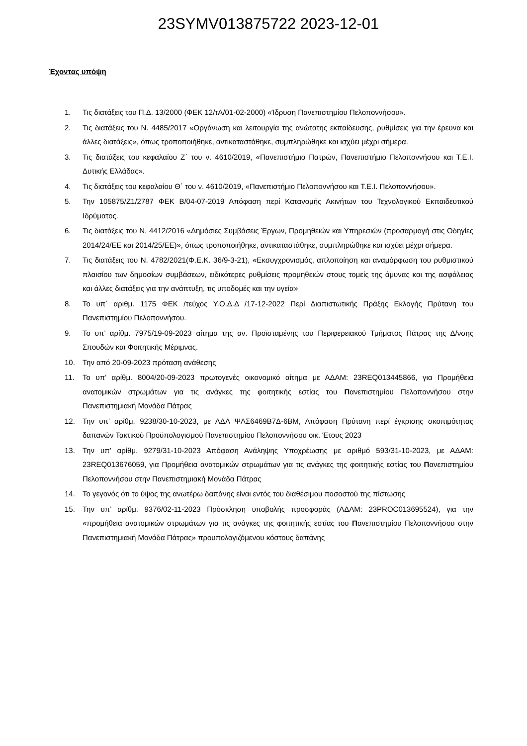23SYMV013875722 2023-12-01
Έχοντας υπόψη
1. Τις διατάξεις του Π.Δ. 13/2000 (ΦΕΚ 12/τΑ/01-02-2000) «Ίδρυση Πανεπιστημίου Πελοποννήσου».
2. Τις διατάξεις του Ν. 4485/2017 «Οργάνωση και λειτουργία της ανώτατης εκπαίδευσης, ρυθμίσεις για την έρευνα και άλλες διατάξεις», όπως τροποποιήθηκε, αντικαταστάθηκε, συμπληρώθηκε και ισχύει μέχρι σήμερα.
3. Τις διατάξεις του κεφαλαίου Ζ΄ του ν. 4610/2019, «Πανεπιστήμιο Πατρών, Πανεπιστήμιο Πελοποννήσου και Τ.Ε.Ι. Δυτικής Ελλάδας».
4. Τις διατάξεις του κεφαλαίου Θ΄ του ν. 4610/2019, «Πανεπιστήμιο Πελοποννήσου και Τ.Ε.Ι. Πελοποννήσου».
5. Την 105875/Ζ1/2787 ΦΕΚ Β/04-07-2019 Απόφαση περί Κατανομής Ακινήτων του Τεχνολογικού Εκπαιδευτικού Ιδρύματος.
6. Τις διατάξεις του Ν. 4412/2016 «Δημόσιες Συμβάσεις Έργων, Προμηθειών και Υπηρεσιών (προσαρμογή στις Οδηγίες 2014/24/ΕΕ και 2014/25/ΕΕ)», όπως τροποποιήθηκε, αντικαταστάθηκε, συμπληρώθηκε και ισχύει μέχρι σήμερα.
7. Τις διατάξεις του Ν. 4782/2021(Φ.Ε.Κ. 36/9-3-21), «Εκσυγχρονισμός, απλοποίηση και αναμόρφωση του ρυθμιστικού πλαισίου των δημοσίων συμβάσεων, ειδικότερες ρυθμίσεις προμηθειών στους τομείς της άμυνας και της ασφάλειας και άλλες διατάξεις για την ανάπτυξη, τις υποδομές και την υγεία»
8. Το υπ΄ αριθμ. 1175 ΦΕΚ /τεύχος Υ.Ο.Δ.Δ /17-12-2022 Περί Διαπιστωτικής Πράξης Εκλογής Πρύτανη του Πανεπιστημίου Πελοποννήσου.
9. Το υπ’ αρίθμ. 7975/19-09-2023 αίτημα της αν. Προϊσταμένης του Περιφερειακού Τμήματος Πάτρας της Δ/νσης Σπουδών και Φοιτητικής Μέριμνας.
10. Την από 20-09-2023 πρόταση ανάθεσης
11. Το υπ’ αρίθμ. 8004/20-09-2023 πρωτογενές οικονομικό αίτημα με ΑΔΑΜ: 23REQ013445866, για Προμήθεια ανατομικών στρωμάτων για τις ανάγκες της φοιτητικής εστίας του Πανεπιστημίου Πελοποννήσου στην Πανεπιστημιακή Μονάδα Πάτρας
12. Την υπ’ αρίθμ. 9238/30-10-2023, με ΑΔΑ ΨΑΣ6469Β7Δ-6ΒΜ, Απόφαση Πρύτανη περί έγκρισης σκοπιμότητας δαπανών Τακτικού Προϋπολογισμού Πανεπιστημίου Πελοποννήσου οικ. Έτους 2023
13. Την υπ’ αρίθμ. 9279/31-10-2023 Απόφαση Ανάληψης Υποχρέωσης με αριθμό 593/31-10-2023, με ΑΔΑΜ: 23REQ013676059, για Προμήθεια ανατομικών στρωμάτων για τις ανάγκες της φοιτητικής εστίας του Πανεπιστημίου Πελοποννήσου στην Πανεπιστημιακή Μονάδα Πάτρας
14. Το γεγονός ότι το ύψος της ανωτέρω δαπάνης είναι εντός του διαθέσιμου ποσοστού της πίστωσης
15. Την υπ’ αρίθμ. 9376/02-11-2023 Πρόσκληση υποβολής προσφοράς (ΑΔΑΜ: 23PROC013695524), για την «προμήθεια ανατομικών στρωμάτων για τις ανάγκες της φοιτητικής εστίας του Πανεπιστημίου Πελοποννήσου στην Πανεπιστημιακή Μονάδα Πάτρας» προυπολογιζόμενου κόστους δαπάνης